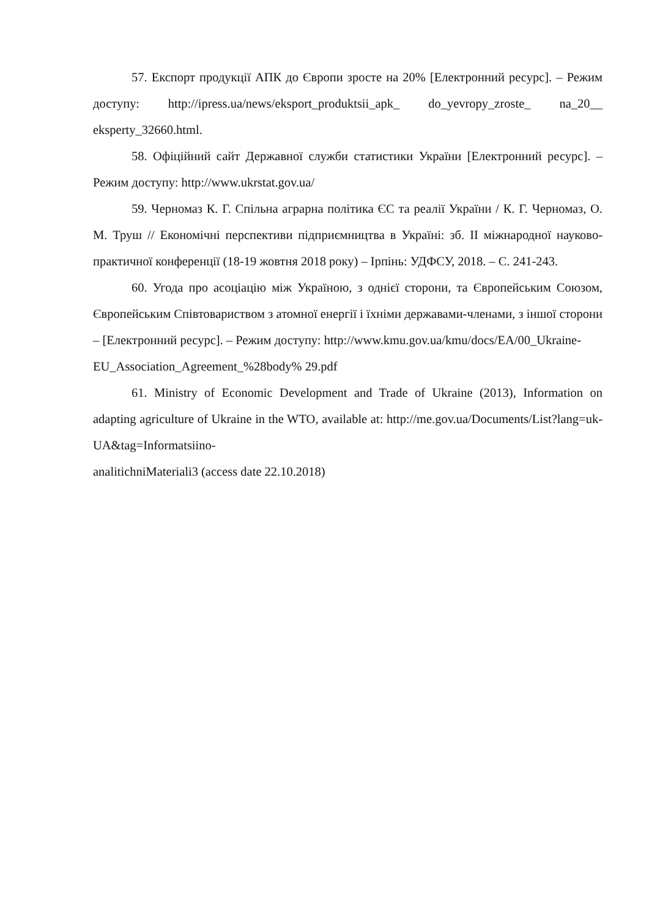57. Експорт продукції АПК до Європи зросте на 20% [Електронний ресурс]. – Режим доступу: http://ipress.ua/news/eksport_produktsii_apk_ do_yevropy_zroste_ na_20__ eksperty_32660.html.
58. Офіційний сайт Державної служби статистики України [Електронний ресурс]. – Режим доступу: http://www.ukrstat.gov.ua/
59. Черномаз К. Г. Спільна аграрна політика ЄС та реалії України / К. Г. Черномаз, О. М. Труш // Економічні перспективи підприємництва в Україні: зб. ІІ міжнародної науково-практичної конференції (18-19 жовтня 2018 року) – Ірпінь: УДФСУ, 2018. – С. 241-243.
60. Угода про асоціацію між Україною, з однієї сторони, та Європейським Союзом, Європейським Співтовариством з атомної енергії і їхніми державами-членами, з іншої сторони – [Електронний ресурс]. – Режим доступу: http://www.kmu.gov.ua/kmu/docs/EA/00_Ukraine-
EU_Association_Agreement_%28body% 29.pdf
61. Ministry of Economic Development and Trade of Ukraine (2013), Information on adapting agriculture of Ukraine in the WTO, available at: http://me.gov.ua/Documents/List?lang=uk-UA&tag=Informatsiino-
analitichniMateriali3 (access date 22.10.2018)